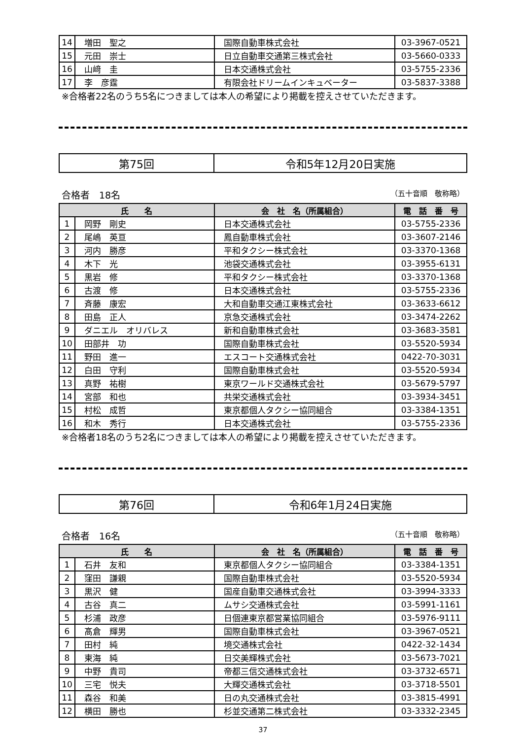| 14 | 増田 聖之 | 国際自動車株式会社 | 03-3967-0521 |
| 15 | 元田 崇士 | 日立自動車交通第三株式会社 | 03-5660-0333 |
| 16 | 山﨑 圭 | 日本交通株式会社 | 03-5755-2336 |
| 17 | 李 彦霆 | 有限会社ドリームインキュベーター | 03-5837-3388 |
※合格者22名のうち5名につきましては本人の希望により掲載を控えさせていただきます。
| 第75回 | 令和5年12月20日実施 |
合格者　18名 （五十音順　敬称略）
| 氏 名 | | 会 社 名（所属組合） | 電 話 番 号 |
| --- | --- | --- | --- |
| 1 | 岡野 剛史 | 日本交通株式会社 | 03-5755-2336 |
| 2 | 尾嶋 英亘 | 鳳自動車株式会社 | 03-3607-2146 |
| 3 | 河内 勝彦 | 平和タクシー株式会社 | 03-3370-1368 |
| 4 | 木下 光 | 池袋交通株式会社 | 03-3955-6131 |
| 5 | 黒岩 修 | 平和タクシー株式会社 | 03-3370-1368 |
| 6 | 古渡 修 | 日本交通株式会社 | 03-5755-2336 |
| 7 | 斉藤 康宏 | 大和自動車交通江東株式会社 | 03-3633-6612 |
| 8 | 田島 正人 | 京急交通株式会社 | 03-3474-2262 |
| 9 | ダニエル オリバレス | 新和自動車株式会社 | 03-3683-3581 |
| 10 | 田部井 功 | 国際自動車株式会社 | 03-5520-5934 |
| 11 | 野田 進一 | エスコート交通株式会社 | 0422-70-3031 |
| 12 | 白田 守利 | 国際自動車株式会社 | 03-5520-5934 |
| 13 | 真野 祐樹 | 東京ワールド交通株式会社 | 03-5679-5797 |
| 14 | 宮部 和也 | 共栄交通株式会社 | 03-3934-3451 |
| 15 | 村松 成哲 | 東京都個人タクシー協同組合 | 03-3384-1351 |
| 16 | 和木 秀行 | 日本交通株式会社 | 03-5755-2336 |
※合格者18名のうち2名につきましては本人の希望により掲載を控えさせていただきます。
| 第76回 | 令和6年1月24日実施 |
合格者　16名 （五十音順　敬称略）
| 氏 名 | | 会 社 名（所属組合） | 電 話 番 号 |
| --- | --- | --- | --- |
| 1 | 石井 友和 | 東京都個人タクシー協同組合 | 03-3384-1351 |
| 2 | 窪田 謙親 | 国際自動車株式会社 | 03-5520-5934 |
| 3 | 黒沢 健 | 国産自動車交通株式会社 | 03-3994-3333 |
| 4 | 古谷 真二 | ムサシ交通株式会社 | 03-5991-1161 |
| 5 | 杉浦 政彦 | 日個連東京都営業協同組合 | 03-5976-9111 |
| 6 | 髙倉 輝男 | 国際自動車株式会社 | 03-3967-0521 |
| 7 | 田村 純 | 境交通株式会社 | 0422-32-1434 |
| 8 | 東海 純 | 日交美輝株式会社 | 03-5673-7021 |
| 9 | 中野 貴司 | 帝都三信交通株式会社 | 03-3732-6571 |
| 10 | 三宅 悦夫 | 大輝交通株式会社 | 03-3718-5501 |
| 11 | 森谷 和美 | 日の丸交通株式会社 | 03-3815-4991 |
| 12 | 横田 勝也 | 杉並交通第二株式会社 | 03-3332-2345 |
37